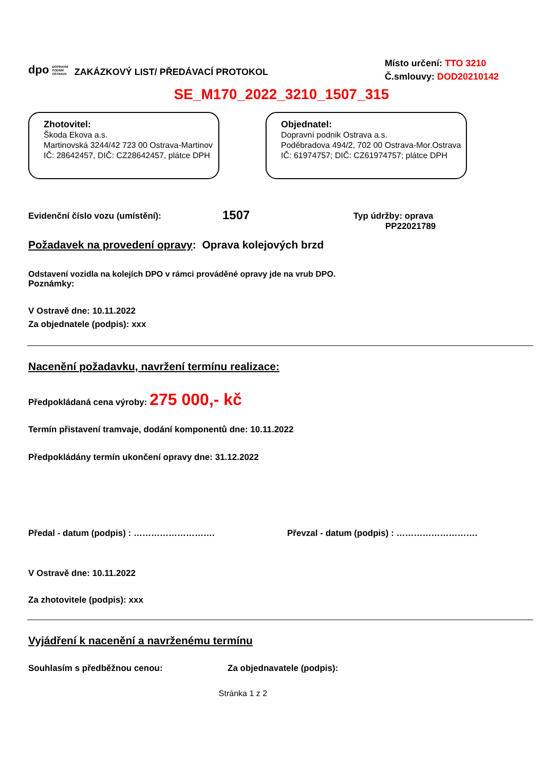dpo DOPRAVNÍ
PODNIK
OSTRAVA ZAKÁZKOVÝ LIST/ PŘEDÁVACÍ PROTOKOL
Místo určení: TTO 3210
Č.smlouvy: DOD20210142
SE_M170_2022_3210_1507_315
Zhotovitel:
Škoda Ekova a.s.
Martinovská 3244/42 723 00 Ostrava-Martinov
IČ: 28642457, DIČ: CZ28642457, plátce DPH
Objednatel:
Dopravní podnik Ostrava a.s.
Poděbradova 494/2, 702 00 Ostrava-Mor.Ostrava
IČ: 61974757; DIČ: CZ61974757; plátce DPH
Evidenční číslo vozu (umístění): 1507 Typ údržby: oprava
PP22021789
Požadavek na provedení opravy: Oprava kolejových brzd
Odstavení vozidla na kolejích DPO v rámci prováděné opravy jde na vrub DPO.
Poznámky:
V Ostravě dne: 10.11.2022
Za objednatele (podpis): xxx
Nacenění požadavku, navržení termínu realizace:
Předpokládaná cena výroby: 275 000,- kč
Termín přistavení tramvaje, dodání komponentů dne: 10.11.2022
Předpokládány termín ukončení opravy dne: 31.12.2022
Předal - datum (podpis) : ………………………. Převzal - datum (podpis) : ……………………….
V Ostravě dne: 10.11.2022
Za zhotovitele (podpis): xxx
Vyjádření k nacenění a navrženému termínu
Souhlasím s předběžnou cenou: Za objednavatele (podpis):
Stránka 1 z 2